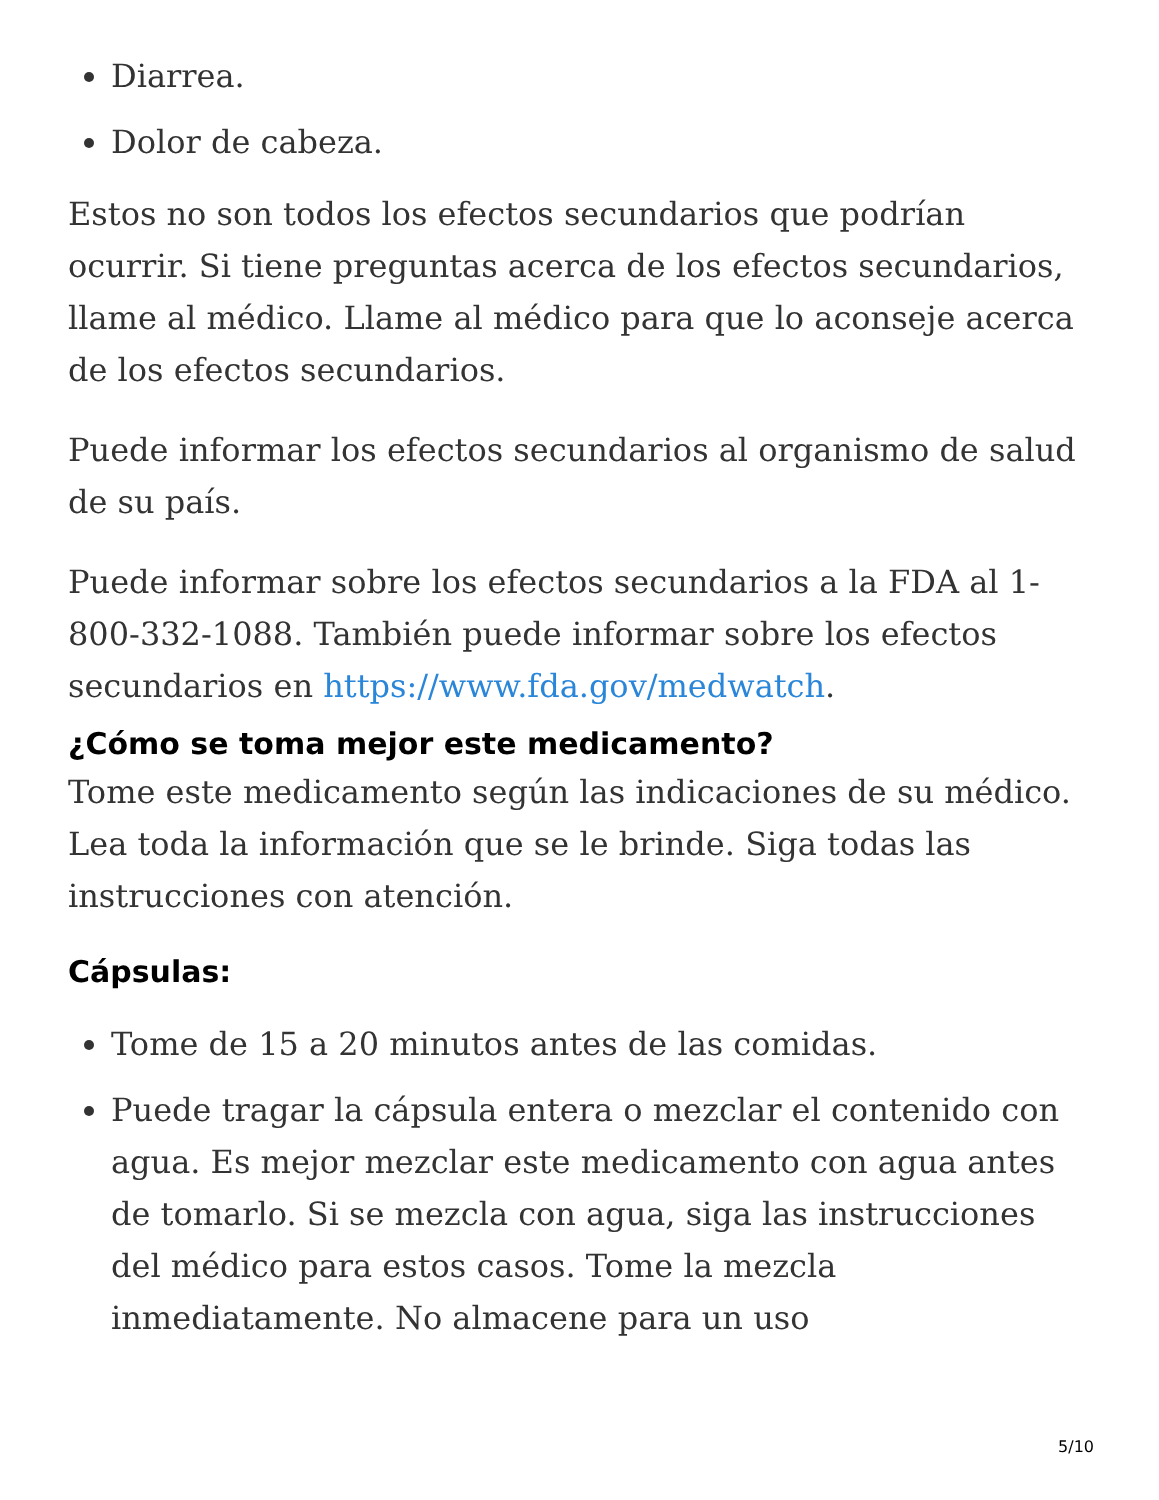Diarrea.
Dolor de cabeza.
Estos no son todos los efectos secundarios que podrían ocurrir. Si tiene preguntas acerca de los efectos secundarios, llame al médico. Llame al médico para que lo aconseje acerca de los efectos secundarios.
Puede informar los efectos secundarios al organismo de salud de su país.
Puede informar sobre los efectos secundarios a la FDA al 1-800-332-1088. También puede informar sobre los efectos secundarios en https://www.fda.gov/medwatch.
¿Cómo se toma mejor este medicamento?
Tome este medicamento según las indicaciones de su médico. Lea toda la información que se le brinde. Siga todas las instrucciones con atención.
Cápsulas:
Tome de 15 a 20 minutos antes de las comidas.
Puede tragar la cápsula entera o mezclar el contenido con agua. Es mejor mezclar este medicamento con agua antes de tomarlo. Si se mezcla con agua, siga las instrucciones del médico para estos casos. Tome la mezcla inmediatamente. No almacene para un uso
5/10